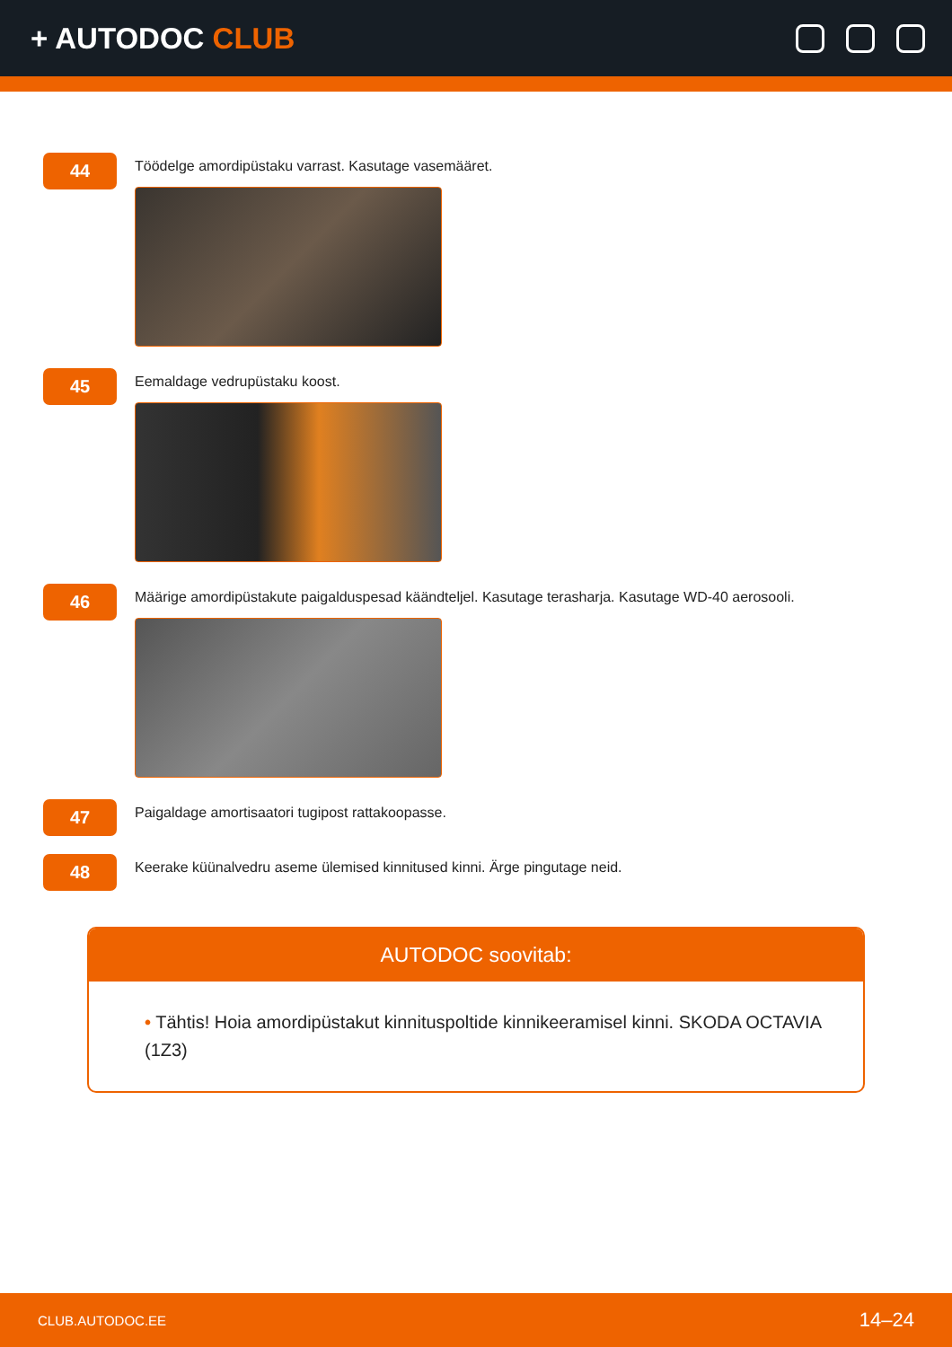+ AUTODOC CLUB
44
Töödelge amordipüstaku varrast. Kasutage vasemääret.
45
Eemaldage vedrupüstaku koost.
46
Määrige amordipüstakute paigalduspesad käändteljel. Kasutage terasharja. Kasutage WD-40 aerosooli.
47
Paigaldage amortisaatori tugipost rattakoopasse.
48
Keerake küünalvedru aseme ülemised kinnitused kinni. Ärge pingutage neid.
AUTODOC soovitab:
• Tähtis! Hoia amordipüstakut kinnituspoltide kinnikeeramisel kinni. SKODA OCTAVIA (1Z3)
CLUB.AUTODOC.EE 14–24